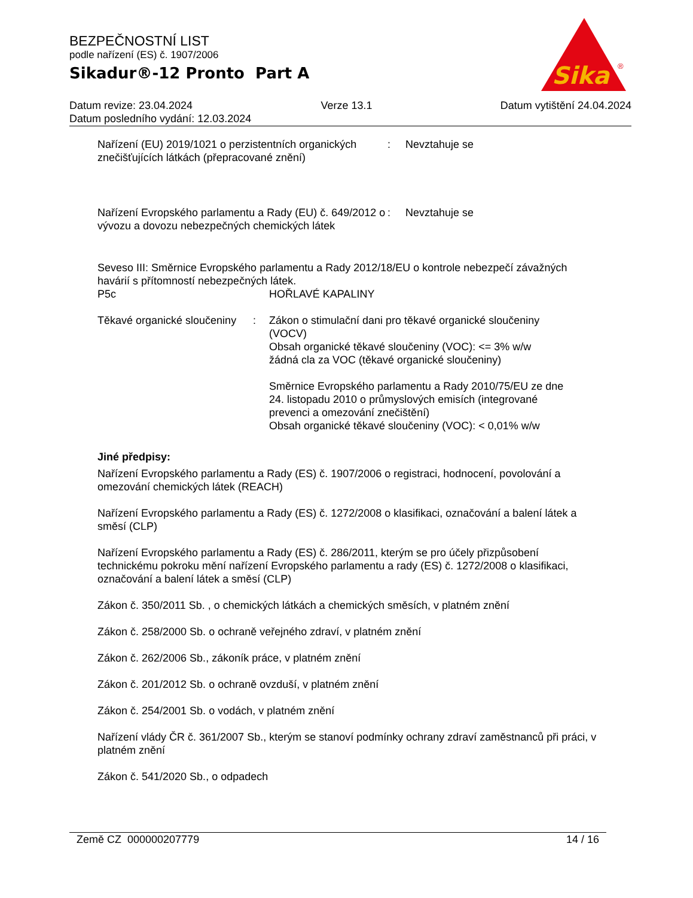BEZPEČNOSTNÍ LIST
podle nařízení (ES) č. 1907/2006
Sikadur®-12 Pronto Part A
Sika
®
Datum revize: 23.04.2024 Verze 13.1 Datum vytištění 24.04.2024
Datum posledního vydání: 12.03.2024
Nařízení (EU) 2019/1021 o perzistentních organických znečišťujících látkách (přepracované znění)
: Nevztahuje se
Nařízení Evropského parlamentu a Rady (EU) č. 649/2012 o vývozu a dovozu nebezpečných chemických látek
: Nevztahuje se
Seveso III: Směrnice Evropského parlamentu a Rady 2012/18/EU o kontrole nebezpečí závažných havárií s přítomností nebezpečných látek.
P5c HOŘLAVÉ KAPALINY
Těkavé organické sloučeniny
: Zákon o stimulační dani pro těkavé organické sloučeniny (VOCV)
Obsah organické těkavé sloučeniny (VOC): <= 3% w/w
žádná cla za VOC (těkavé organické sloučeniny)
Směrnice Evropského parlamentu a Rady 2010/75/EU ze dne 24. listopadu 2010 o průmyslových emisích (integrované prevenci a omezování znečištění)
Obsah organické těkavé sloučeniny (VOC): < 0,01% w/w
Jiné předpisy:
Nařízení Evropského parlamentu a Rady (ES) č. 1907/2006 o registraci, hodnocení, povolování a omezování chemických látek (REACH)
Nařízení Evropského parlamentu a Rady (ES) č. 1272/2008 o klasifikaci, označování a balení látek a směsí (CLP)
Nařízení Evropského parlamentu a Rady (ES) č. 286/2011, kterým se pro účely přizpůsobení technickému pokroku mění nařízení Evropského parlamentu a rady (ES) č. 1272/2008 o klasifikaci, označování a balení látek a směsí (CLP)
Zákon č. 350/2011 Sb. , o chemických látkách a chemických směsích, v platném znění
Zákon č. 258/2000 Sb. o ochraně veřejného zdraví, v platném znění
Zákon č. 262/2006 Sb., zákoník práce, v platném znění
Zákon č. 201/2012 Sb. o ochraně ovzduší, v platném znění
Zákon č. 254/2001 Sb. o vodách, v platném znění
Nařízení vlády ČR č. 361/2007 Sb., kterým se stanoví podmínky ochrany zdraví zaměstnanců při práci, v platném znění
Zákon č. 541/2020 Sb., o odpadech
Země CZ 000000207779 14 / 16